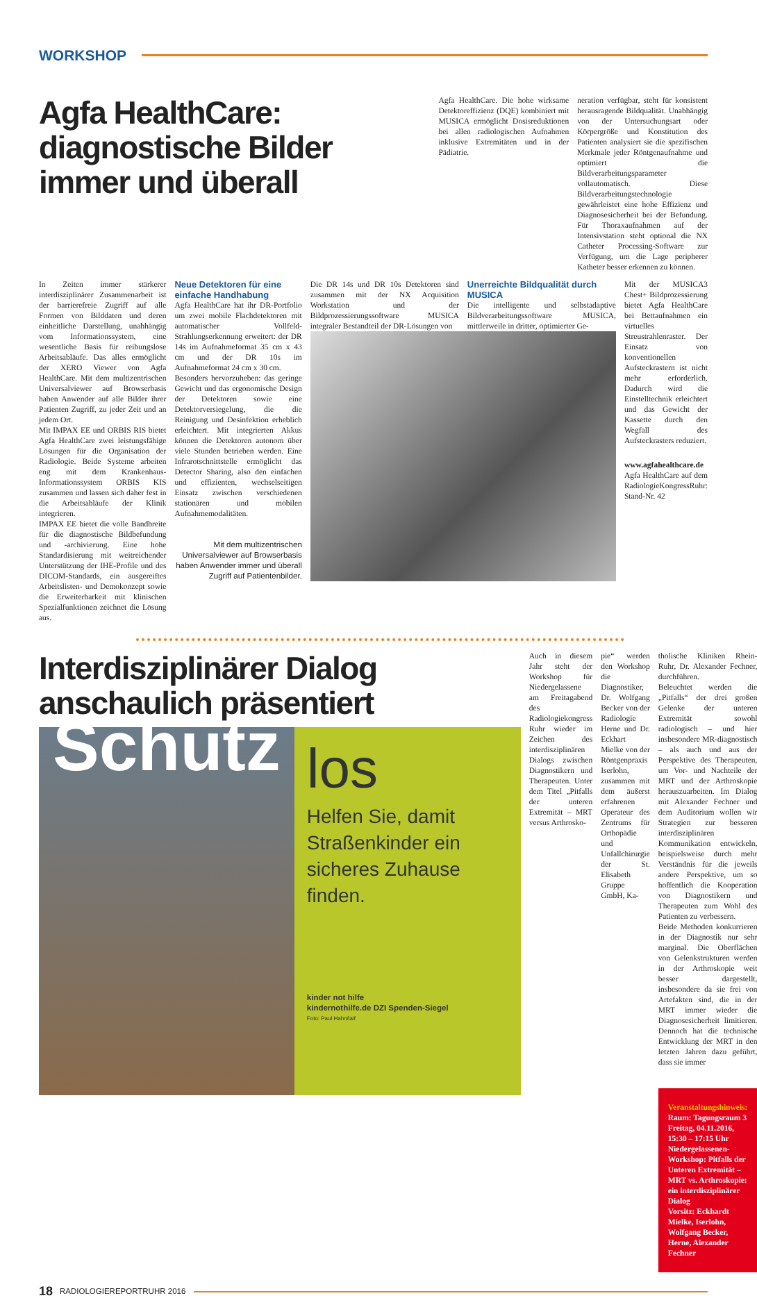WORKSHOP
Agfa HealthCare: diagnostische Bilder immer und überall
Agfa HealthCare. Die hohe wirksame Detektoreffizienz (DQE) kombiniert mit MUSICA ermöglicht Dosisreduktionen bei allen radiologischen Aufnahmen inklusive Extremitäten und in der Pädiatrie.
neration verfügbar, steht für konsistent herausragende Bildqualität. Unabhängig von der Untersuchungsart oder Körpergröße und Konstitution des Patienten analysiert sie die spezifischen Merkmale jeder Röntgenaufnahme und optimiert die Bildverarbeitungsparameter vollautomatisch. Diese Bildverarbeitungstechnologie gewährleistet eine hohe Effizienz und Diagnosesicherheit bei der Befundung. Für Thoraxaufnahmen auf der Intensivstation steht optional die NX Catheter Processing-Software zur Verfügung, um die Lage peripherer Katheter besser erkennen zu können.
In Zeiten immer stärkerer interdisziplinärer Zusammenarbeit ist der barrierefreie Zugriff auf alle Formen von Bilddaten und deren einheitliche Darstellung, unabhängig vom Informationssystem, eine wesentliche Basis für reibungslose Arbeitsabläufe. Das alles ermöglicht der XERO Viewer von Agfa HealthCare. Mit dem multizentrischen Universalviewer auf Browserbasis haben Anwender auf alle Bilder ihrer Patienten Zugriff, zu jeder Zeit und an jedem Ort.
Mit IMPAX EE und ORBIS RIS bietet Agfa HealthCare zwei leistungsfähige Lösungen für die Organisation der Radiologie. Beide Systeme arbeiten eng mit dem Krankenhaus-Informationssystem ORBIS KIS zusammen und lassen sich daher fest in die Arbeitsabläufe der Klinik integrieren.
IMPAX EE bietet die volle Bandbreite für die diagnostische Bildbefundung und -archivierung. Eine hohe Standardisierung mit weitreichender Unterstützung der IHE-Profile und des DICOM-Standards, ein ausgereiftes Arbeitslisten- und Demokonzept sowie die Erweiterbarkeit mit klinischen Spezialfunktionen zeichnet die Lösung aus.
Neue Detektoren für eine einfache Handhabung
Agfa HealthCare hat ihr DR-Portfolio um zwei mobile Flachdetektoren mit automatischer Vollfeld-Strahlungserkennung erweitert: der DR 14s im Aufnahmeformat 35 cm x 43 cm und der DR 10s im Aufnahmeformat 24 cm x 30 cm.
Besonders hervorzuheben: das geringe Gewicht und das ergonomische Design der Detektoren sowie eine Detektorversiegelung, die die Reinigung und Desinfektion erheblich erleichtert. Mit integrierten Akkus können die Detektoren autonom über viele Stunden betrieben werden. Eine Infrarotschnittstelle ermöglicht das Detector Sharing, also den einfachen und effizienten, wechselseitigen Einsatz zwischen verschiedenen stationären und mobilen Aufnahmemodalitäten.
Mit dem multizentrischen Universalviewer auf Browserbasis haben Anwender immer und überall Zugriff auf Patientenbilder.
Die DR 14s und DR 10s Detektoren sind zusammen mit der NX Acquisition Workstation und der Bildprozessierungssoftware MUSICA integraler Bestandteil der DR-Lösungen von
Unerreichte Bildqualität durch MUSICA
Die intelligente und selbstadaptive Bildverarbeitungssoftware MUSICA, mittlerweile in dritter, optimierter Ge-
Mit der MUSICA3 Chest+ Bildprozessierung bietet Agfa HealthCare bei Bettaufnahmen ein virtuelles Streustrahlenraster. Der Einsatz von konventionellen Aufsteckrastern ist nicht mehr erforderlich. Dadurch wird die Einstelltechnik erleichtert und das Gewicht der Kassette durch den Wegfall des Aufsteckrasters reduziert.
www.agfahealthcare.de
Agfa HealthCare auf dem RadiologieKongressRuhr: Stand-Nr. 42
Interdisziplinärer Dialog anschaulich präsentiert
Schutz
los
Helfen Sie, damit Straßenkinder ein sicheres Zuhause finden.
kinder not hilfe
kindernothilfe.de DZI Spenden-Siegel
Foto: Paul Hahn/laif
Auch in diesem Jahr steht der Workshop für Niedergelassene am Freitagabend des Radiologiekongress Ruhr wieder im Zeichen des interdisziplinären Dialogs zwischen Diagnostikern und Therapeuten. Unter dem Titel „Pitfalls der unteren Extremität – MRT versus Arthrosko-
pie“ werden den Workshop die Diagnostiker, Dr. Wolfgang Becker von der Radiologie Herne und Dr. Eckhart Mielke von der Röntgenpraxis Iserlohn, zusammen mit dem äußerst erfahrenen Operateur des Zentrums für Orthopädie und Unfallchirurgie der St. Elisabeth Gruppe GmbH, Ka-
tholische Kliniken Rhein-Ruhr, Dr. Alexander Fechner, durchführen.
Beleuchtet werden die „Pitfalls“ der drei großen Gelenke der unteren Extremität sowohl radiologisch – und hier insbesondere MR-diagnostisch – als auch und aus der Perspektive des Therapeuten, um Vor- und Nachteile der MRT und der Arthroskopie herauszuarbeiten. Im Dialog mit Alexander Fechner und dem Auditorium wollen wir Strategien zur besseren interdisziplinären Kommunikation entwickeln, beispielsweise durch mehr Verständnis für die jeweils andere Perspektive, um so hoffentlich die Kooperation von Diagnostikern und Therapeuten zum Wohl des Patienten zu verbessern.
Beide Methoden konkurrieren in der Diagnostik nur sehr marginal. Die Oberflächen von Gelenkstrukturen werden in der Arthroskopie weit besser dargestellt, insbesondere da sie frei von Artefakten sind, die in der MRT immer wieder die Diagnosesicherheit limitieren. Dennoch hat die technische Entwicklung der MRT in den letzten Jahren dazu geführt, dass sie immer
Veranstaltungshinweis:
Raum: Tagungsraum 3
Freitag, 04.11.2016,
15:30 – 17:15 Uhr
Niedergelassenen-Workshop: Pitfalls der Unteren Extremität – MRT vs. Arthroskopie: ein interdisziplinärer Dialog
Vorsitz: Eckhardt Mielke, Iserlohn, Wolfgang Becker, Herne, Alexander Fechner
18 RADIOLOGIEREPORTRUHR 2016